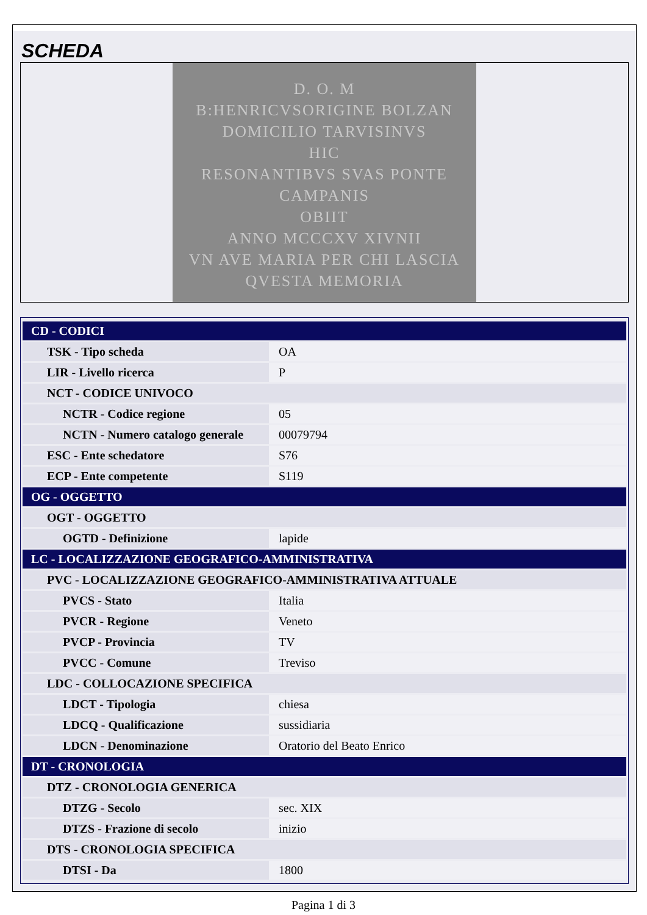SCHEDA
D. O. M
B:HENRICVSORIGINE BOLZAN
DOMICILIO TARVISINVS
HIC
RESONANTIBVS SVAS PONTE
CAMPANIS
OBIIT
ANNO MCCCXV XIVNII
VN AVE MARIA PER CHI LASCIA
QVESTA MEMORIA
| CD - CODICI | |
| TSK - Tipo scheda | OA |
| LIR - Livello ricerca | P |
| NCT - CODICE UNIVOCO | |
| NCTR - Codice regione | 05 |
| NCTN - Numero catalogo generale | 00079794 |
| ESC - Ente schedatore | S76 |
| ECP - Ente competente | S119 |
| OG - OGGETTO | |
| OGT - OGGETTO | |
| OGTD - Definizione | lapide |
| LC - LOCALIZZAZIONE GEOGRAFICO-AMMINISTRATIVA | |
| PVC - LOCALIZZAZIONE GEOGRAFICO-AMMINISTRATIVA ATTUALE | |
| PVCS - Stato | Italia |
| PVCR - Regione | Veneto |
| PVCP - Provincia | TV |
| PVCC - Comune | Treviso |
| LDC - COLLOCAZIONE SPECIFICA | |
| LDCT - Tipologia | chiesa |
| LDCQ - Qualificazione | sussidiaria |
| LDCN - Denominazione | Oratorio del Beato Enrico |
| DT - CRONOLOGIA | |
| DTZ - CRONOLOGIA GENERICA | |
| DTZG - Secolo | sec. XIX |
| DTZS - Frazione di secolo | inizio |
| DTS - CRONOLOGIA SPECIFICA | |
| DTSI - Da | 1800 |
Pagina 1 di 3